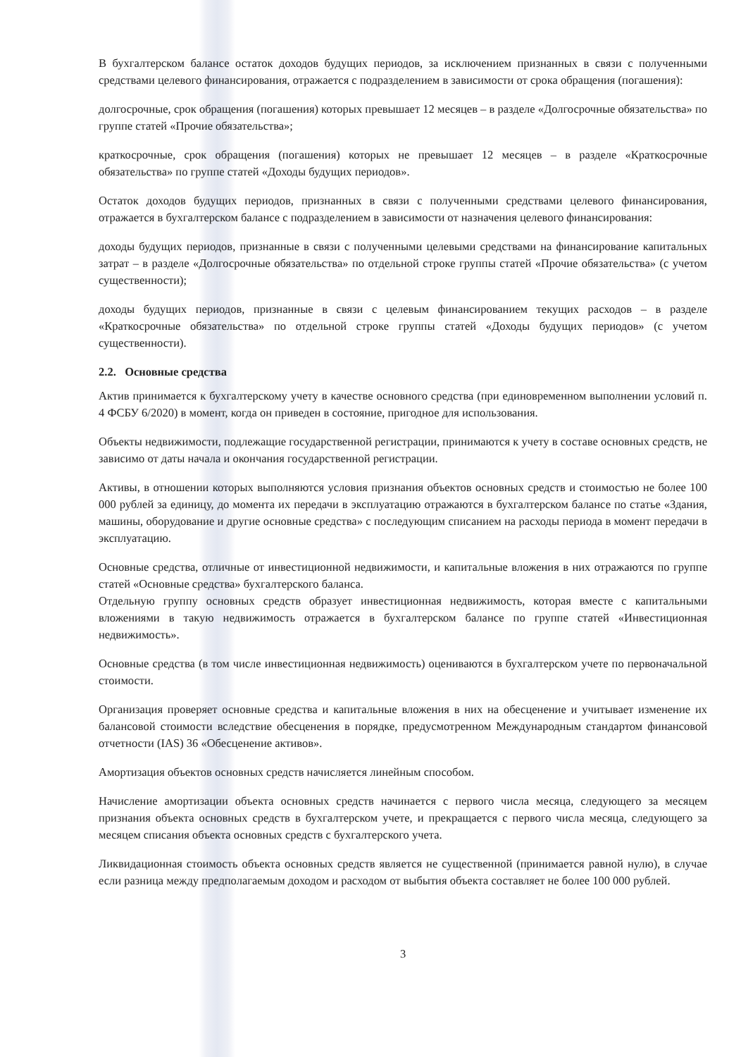В бухгалтерском балансе остаток доходов будущих периодов, за исключением признанных в связи с полученными средствами целевого финансирования, отражается с подразделением в зависимости от срока обращения (погашения):
долгосрочные, срок обращения (погашения) которых превышает 12 месяцев – в разделе «Долгосрочные обязательства» по группе статей «Прочие обязательства»;
краткосрочные, срок обращения (погашения) которых не превышает 12 месяцев – в разделе «Краткосрочные обязательства» по группе статей «Доходы будущих периодов».
Остаток доходов будущих периодов, признанных в связи с полученными средствами целевого финансирования, отражается в бухгалтерском балансе с подразделением в зависимости от назначения целевого финансирования:
доходы будущих периодов, признанные в связи с полученными целевыми средствами на финансирование капитальных затрат – в разделе «Долгосрочные обязательства» по отдельной строке группы статей «Прочие обязательства» (с учетом существенности);
доходы будущих периодов, признанные в связи с целевым финансированием текущих расходов – в разделе «Краткосрочные обязательства» по отдельной строке группы статей «Доходы будущих периодов» (с учетом существенности).
2.2. Основные средства
Актив принимается к бухгалтерскому учету в качестве основного средства (при единовременном выполнении условий п. 4 ФСБУ 6/2020) в момент, когда он приведен в состояние, пригодное для использования.
Объекты недвижимости, подлежащие государственной регистрации, принимаются к учету в составе основных средств, не зависимо от даты начала и окончания государственной регистрации.
Активы, в отношении которых выполняются условия признания объектов основных средств и стоимостью не более 100 000 рублей за единицу, до момента их передачи в эксплуатацию отражаются в бухгалтерском балансе по статье «Здания, машины, оборудование и другие основные средства» с последующим списанием на расходы периода в момент передачи в эксплуатацию.
Основные средства, отличные от инвестиционной недвижимости, и капитальные вложения в них отражаются по группе статей «Основные средства» бухгалтерского баланса.
Отдельную группу основных средств образует инвестиционная недвижимость, которая вместе с капитальными вложениями в такую недвижимость отражается в бухгалтерском балансе по группе статей «Инвестиционная недвижимость».
Основные средства (в том числе инвестиционная недвижимость) оцениваются в бухгалтерском учете по первоначальной стоимости.
Организация проверяет основные средства и капитальные вложения в них на обесценение и учитывает изменение их балансовой стоимости вследствие обесценения в порядке, предусмотренном Международным стандартом финансовой отчетности (IAS) 36 «Обесценение активов».
Амортизация объектов основных средств начисляется линейным способом.
Начисление амортизации объекта основных средств начинается с первого числа месяца, следующего за месяцем признания объекта основных средств в бухгалтерском учете, и прекращается с первого числа месяца, следующего за месяцем списания объекта основных средств с бухгалтерского учета.
Ликвидационная стоимость объекта основных средств является не существенной (принимается равной нулю), в случае если разница между предполагаемым доходом и расходом от выбытия объекта составляет не более 100 000 рублей.
3